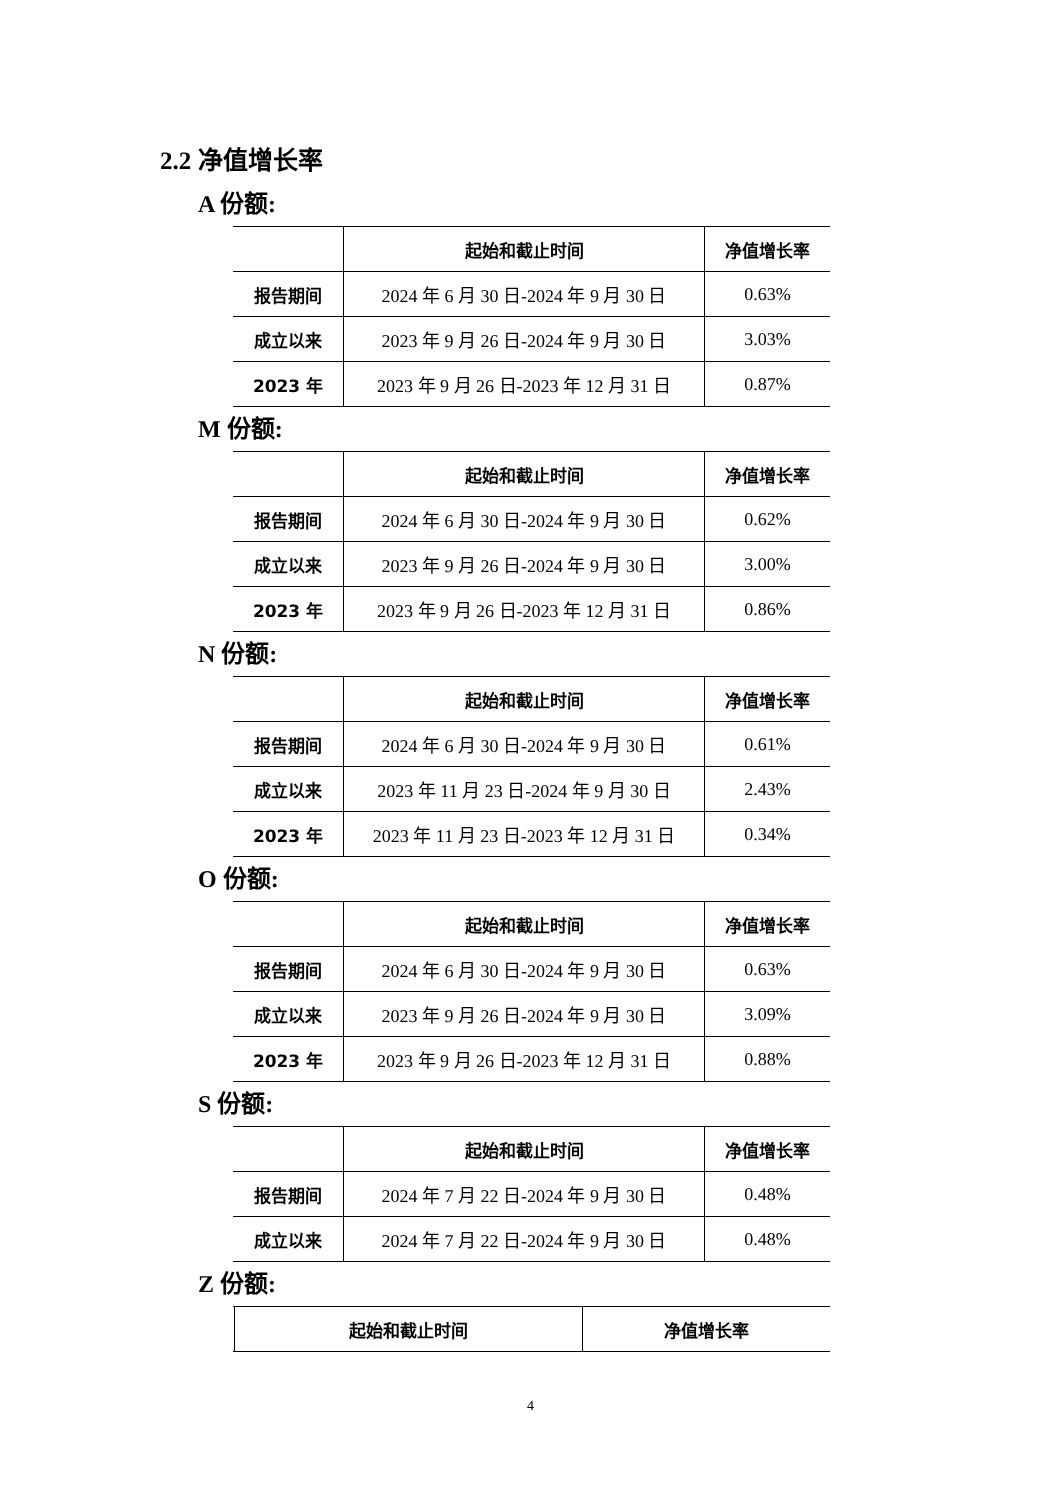2.2 净值增长率
A 份额:
| | 起始和截止时间 | 净值增长率 |
| --- | --- | --- |
| 报告期间 | 2024 年 6 月 30 日-2024 年 9 月 30 日 | 0.63% |
| 成立以来 | 2023 年 9 月 26 日-2024 年 9 月 30 日 | 3.03% |
| 2023 年 | 2023 年 9 月 26 日-2023 年 12 月 31 日 | 0.87% |
M 份额:
| | 起始和截止时间 | 净值增长率 |
| --- | --- | --- |
| 报告期间 | 2024 年 6 月 30 日-2024 年 9 月 30 日 | 0.62% |
| 成立以来 | 2023 年 9 月 26 日-2024 年 9 月 30 日 | 3.00% |
| 2023 年 | 2023 年 9 月 26 日-2023 年 12 月 31 日 | 0.86% |
N 份额:
| | 起始和截止时间 | 净值增长率 |
| --- | --- | --- |
| 报告期间 | 2024 年 6 月 30 日-2024 年 9 月 30 日 | 0.61% |
| 成立以来 | 2023 年 11 月 23 日-2024 年 9 月 30 日 | 2.43% |
| 2023 年 | 2023 年 11 月 23 日-2023 年 12 月 31 日 | 0.34% |
O 份额:
| | 起始和截止时间 | 净值增长率 |
| --- | --- | --- |
| 报告期间 | 2024 年 6 月 30 日-2024 年 9 月 30 日 | 0.63% |
| 成立以来 | 2023 年 9 月 26 日-2024 年 9 月 30 日 | 3.09% |
| 2023 年 | 2023 年 9 月 26 日-2023 年 12 月 31 日 | 0.88% |
S 份额:
| | 起始和截止时间 | 净值增长率 |
| --- | --- | --- |
| 报告期间 | 2024 年 7 月 22 日-2024 年 9 月 30 日 | 0.48% |
| 成立以来 | 2024 年 7 月 22 日-2024 年 9 月 30 日 | 0.48% |
Z 份额:
| | 起始和截止时间 | 净值增长率 |
| --- | --- | --- |
4